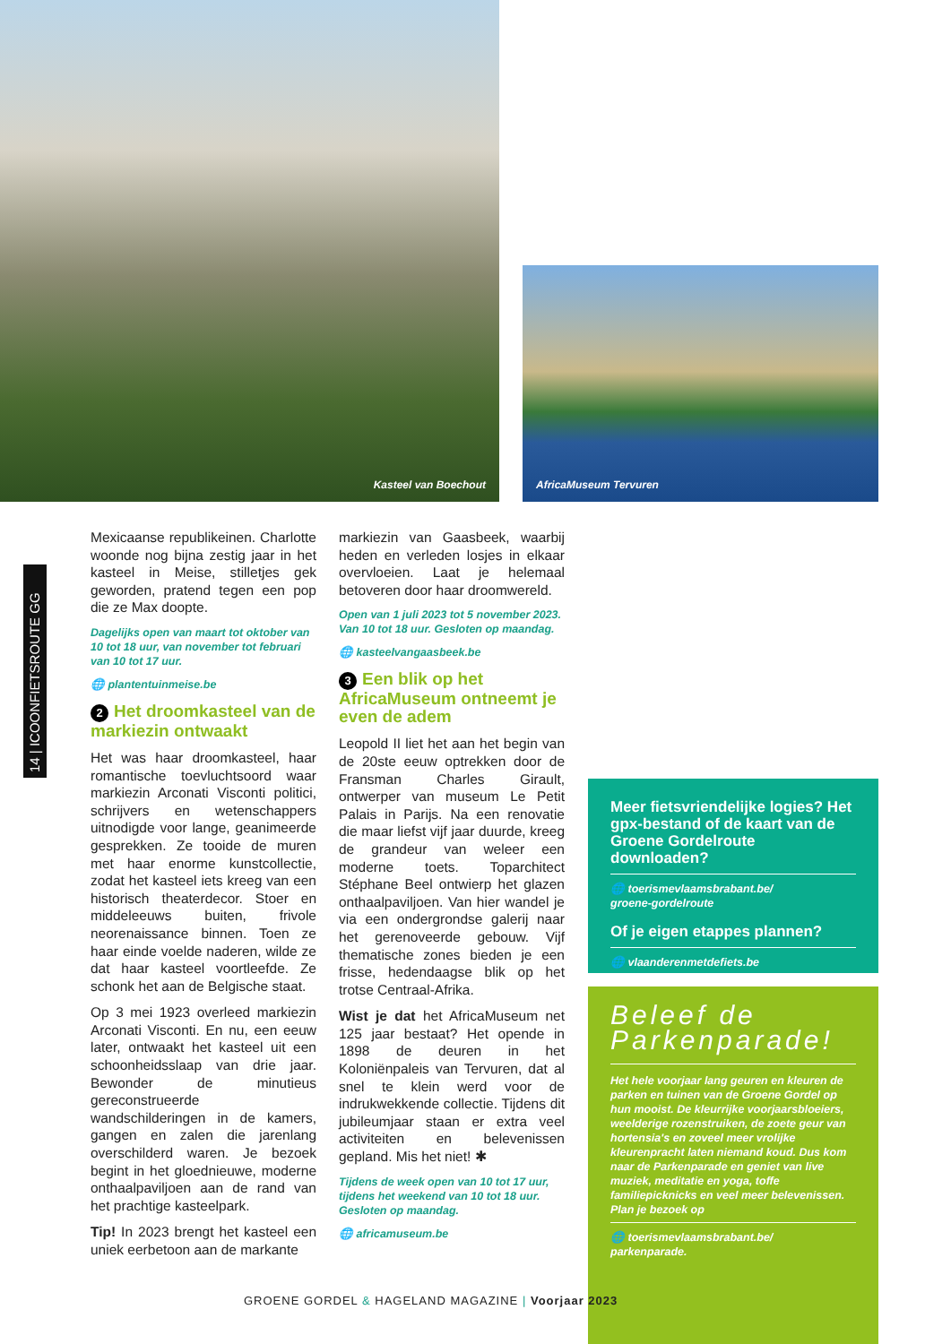Kasteel van Boechout
AfricaMuseum Tervuren
14 | ICOONFIETSROUTE GG
Mexicaanse republikeinen. Charlotte woonde nog bijna zestig jaar in het kasteel in Meise, stilletjes gek geworden, pratend tegen een pop die ze Max doopte.
Dagelijks open van maart tot oktober van 10 tot 18 uur, van november tot februari van 10 tot 17 uur.
🌐 plantentuinmeise.be
2 Het droomkasteel van de markiezin ontwaakt
Het was haar droomkasteel, haar romantische toevluchtsoord waar markiezin Arconati Visconti politici, schrijvers en wetenschappers uitnodigde voor lange, geanimeerde gesprekken. Ze tooide de muren met haar enorme kunstcollectie, zodat het kasteel iets kreeg van een historisch theaterdecor. Stoer en middeleeuws buiten, frivole neorenaissance binnen. Toen ze haar einde voelde naderen, wilde ze dat haar kasteel voortleefde. Ze schonk het aan de Belgische staat.
Op 3 mei 1923 overleed markiezin Arconati Visconti. En nu, een eeuw later, ontwaakt het kasteel uit een schoonheidsslaap van drie jaar. Bewonder de minutieus gereconstrueerde wandschilderingen in de kamers, gangen en zalen die jarenlang overschilderd waren. Je bezoek begint in het gloednieuwe, moderne onthaalpaviljoen aan de rand van het prachtige kasteelpark.
Tip! In 2023 brengt het kasteel een uniek eerbetoon aan de markante
markiezin van Gaasbeek, waarbij heden en verleden losjes in elkaar overvloeien. Laat je helemaal betoveren door haar droomwereld.
Open van 1 juli 2023 tot 5 november 2023. Van 10 tot 18 uur. Gesloten op maandag.
🌐 kasteelvangaasbeek.be
3 Een blik op het AfricaMuseum ontneemt je even de adem
Leopold II liet het aan het begin van de 20ste eeuw optrekken door de Fransman Charles Girault, ontwerper van museum Le Petit Palais in Parijs. Na een renovatie die maar liefst vijf jaar duurde, kreeg de grandeur van weleer een moderne toets. Toparchitect Stéphane Beel ontwierp het glazen onthaalpaviljoen. Van hier wandel je via een ondergrondse galerij naar het gerenoveerde gebouw. Vijf thematische zones bieden je een frisse, hedendaagse blik op het trotse Centraal-Afrika.
Wist je dat het AfricaMuseum net 125 jaar bestaat? Het opende in 1898 de deuren in het Koloniënpaleis van Tervuren, dat al snel te klein werd voor de indrukwekkende collectie. Tijdens dit jubileumjaar staan er extra veel activiteiten en belevenissen gepland. Mis het niet! ✱
Tijdens de week open van 10 tot 17 uur, tijdens het weekend van 10 tot 18 uur. Gesloten op maandag.
🌐 africamuseum.be
Meer fietsvriendelijke logies? Het gpx-bestand of de kaart van de Groene Gordelroute downloaden?
🌐 toerismevlaamsbrabant.be/
groene-gordelroute
Of je eigen etappes plannen?
🌐 vlaanderenmetdefiets.be
Beleef de Parkenparade!
Het hele voorjaar lang geuren en kleuren de parken en tuinen van de Groene Gordel op hun mooist. De kleurrijke voorjaarsbloeiers, weelderige rozenstruiken, de zoete geur van hortensia's en zoveel meer vrolijke kleurenpracht laten niemand koud. Dus kom naar de Parkenparade en geniet van live muziek, meditatie en yoga, toffe familiepicknicks en veel meer belevenissen. Plan je bezoek op
🌐 toerismevlaamsbrabant.be/
parkenparade.
GROENE GORDEL & HAGELAND MAGAZINE | Voorjaar 2023